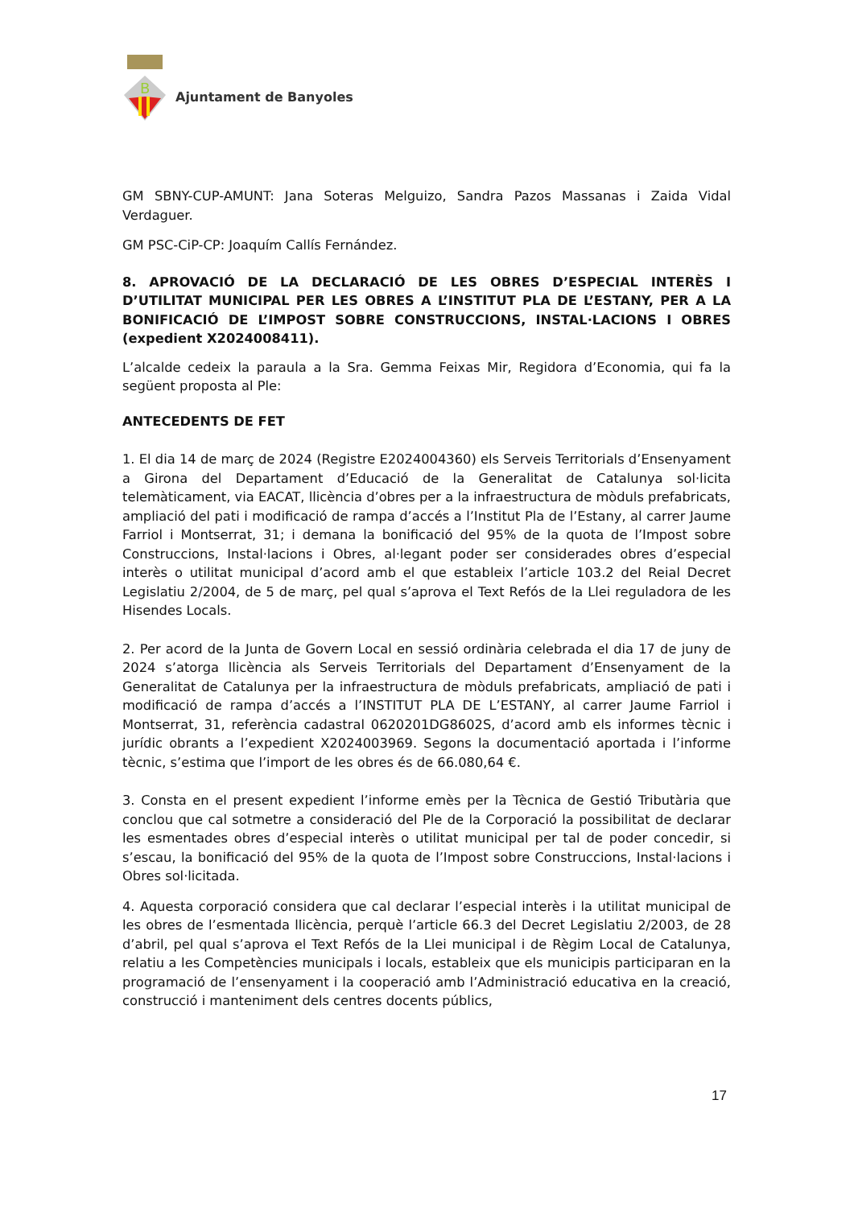B
Ajuntament de Banyoles
GM SBNY-CUP-AMUNT: Jana Soteras Melguizo, Sandra Pazos Massanas i Zaida Vidal Verdaguer.
GM PSC-CiP-CP: Joaquím Callís Fernández.
8. APROVACIÓ DE LA DECLARACIÓ DE LES OBRES D’ESPECIAL INTERÈS I D’UTILITAT MUNICIPAL PER LES OBRES A L’INSTITUT PLA DE L’ESTANY, PER A LA BONIFICACIÓ DE L’IMPOST SOBRE CONSTRUCCIONS, INSTAL·LACIONS I OBRES (expedient X2024008411).
L’alcalde cedeix la paraula a la Sra. Gemma Feixas Mir, Regidora d’Economia, qui fa la següent proposta al Ple:
ANTECEDENTS DE FET
1. El dia 14 de març de 2024 (Registre E2024004360) els Serveis Territorials d’Ensenyament a Girona del Departament d’Educació de la Generalitat de Catalunya sol·licita telemàticament, via EACAT, llicència d’obres per a la infraestructura de mòduls prefabricats, ampliació del pati i modificació de rampa d’accés a l’Institut Pla de l’Estany, al carrer Jaume Farriol i Montserrat, 31; i demana la bonificació del 95% de la quota de l’Impost sobre Construccions, Instal·lacions i Obres, al·legant poder ser considerades obres d’especial interès o utilitat municipal d’acord amb el que estableix l’article 103.2 del Reial Decret Legislatiu 2/2004, de 5 de març, pel qual s’aprova el Text Refós de la Llei reguladora de les Hisendes Locals.
2. Per acord de la Junta de Govern Local en sessió ordinària celebrada el dia 17 de juny de 2024 s’atorga llicència als Serveis Territorials del Departament d’Ensenyament de la Generalitat de Catalunya per la infraestructura de mòduls prefabricats, ampliació de pati i modificació de rampa d’accés a l’INSTITUT PLA DE L’ESTANY, al carrer Jaume Farriol i Montserrat, 31, referència cadastral 0620201DG8602S, d’acord amb els informes tècnic i jurídic obrants a l’expedient X2024003969. Segons la documentació aportada i l’informe tècnic, s’estima que l’import de les obres és de 66.080,64 €.
3. Consta en el present expedient l’informe emès per la Tècnica de Gestió Tributària que conclou que cal sotmetre a consideració del Ple de la Corporació la possibilitat de declarar les esmentades obres d’especial interès o utilitat municipal per tal de poder concedir, si s’escau, la bonificació del 95% de la quota de l’Impost sobre Construccions, Instal·lacions i Obres sol·licitada.
4. Aquesta corporació considera que cal declarar l’especial interès i la utilitat municipal de les obres de l’esmentada llicència, perquè l’article 66.3 del Decret Legislatiu 2/2003, de 28 d’abril, pel qual s’aprova el Text Refós de la Llei municipal i de Règim Local de Catalunya, relatiu a les Competències municipals i locals, estableix que els municipis participaran en la programació de l’ensenyament i la cooperació amb l’Administració educativa en la creació, construcció i manteniment dels centres docents públics,
17